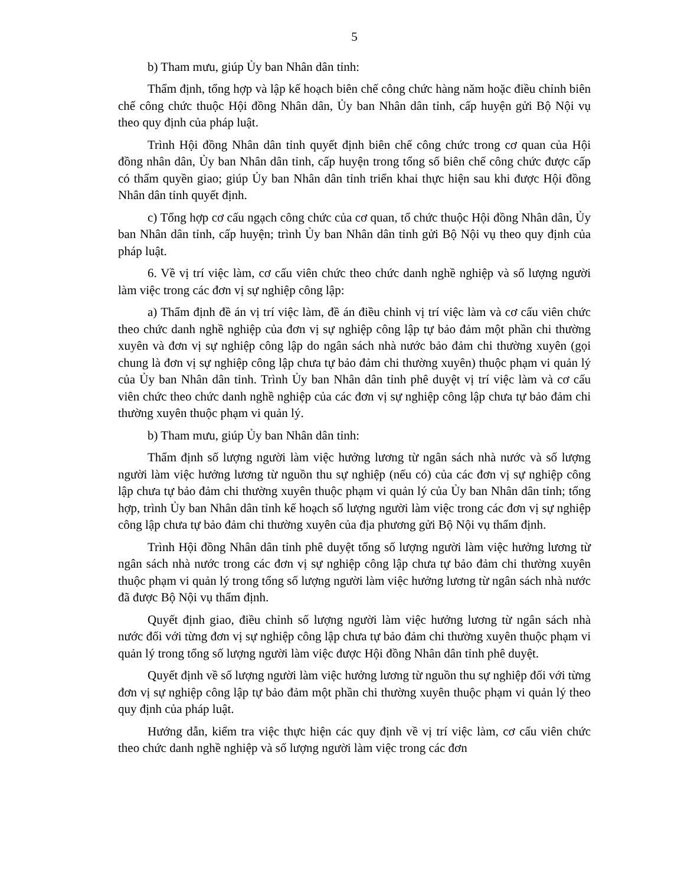5
b) Tham mưu, giúp Ủy ban Nhân dân tỉnh:
Thẩm định, tổng hợp và lập kế hoạch biên chế công chức hàng năm hoặc điều chỉnh biên chế công chức thuộc Hội đồng Nhân dân, Ủy ban Nhân dân tỉnh, cấp huyện gửi Bộ Nội vụ theo quy định của pháp luật.
Trình Hội đồng Nhân dân tỉnh quyết định biên chế công chức trong cơ quan của Hội đồng nhân dân, Ủy ban Nhân dân tỉnh, cấp huyện trong tổng số biên chế công chức được cấp có thẩm quyền giao; giúp Ủy ban Nhân dân tỉnh triển khai thực hiện sau khi được Hội đồng Nhân dân tỉnh quyết định.
c) Tổng hợp cơ cấu ngạch công chức của cơ quan, tổ chức thuộc Hội đồng Nhân dân, Ủy ban Nhân dân tỉnh, cấp huyện; trình Ủy ban Nhân dân tỉnh gửi Bộ Nội vụ theo quy định của pháp luật.
6. Về vị trí việc làm, cơ cấu viên chức theo chức danh nghề nghiệp và số lượng người làm việc trong các đơn vị sự nghiệp công lập:
a) Thẩm định đề án vị trí việc làm, đề án điều chỉnh vị trí việc làm và cơ cấu viên chức theo chức danh nghề nghiệp của đơn vị sự nghiệp công lập tự bảo đảm một phần chi thường xuyên và đơn vị sự nghiệp công lập do ngân sách nhà nước bảo đảm chi thường xuyên (gọi chung là đơn vị sự nghiệp công lập chưa tự bảo đảm chi thường xuyên) thuộc phạm vi quản lý của Ủy ban Nhân dân tỉnh. Trình Ủy ban Nhân dân tỉnh phê duyệt vị trí việc làm và cơ cấu viên chức theo chức danh nghề nghiệp của các đơn vị sự nghiệp công lập chưa tự bảo đảm chi thường xuyên thuộc phạm vi quản lý.
b) Tham mưu, giúp Ủy ban Nhân dân tỉnh:
Thẩm định số lượng người làm việc hưởng lương từ ngân sách nhà nước và số lượng người làm việc hưởng lương từ nguồn thu sự nghiệp (nếu có) của các đơn vị sự nghiệp công lập chưa tự bảo đảm chi thường xuyên thuộc phạm vi quản lý của Ủy ban Nhân dân tỉnh; tổng hợp, trình Ủy ban Nhân dân tỉnh kế hoạch số lượng người làm việc trong các đơn vị sự nghiệp công lập chưa tự bảo đảm chi thường xuyên của địa phương gửi Bộ Nội vụ thẩm định.
Trình Hội đồng Nhân dân tỉnh phê duyệt tổng số lượng người làm việc hưởng lương từ ngân sách nhà nước trong các đơn vị sự nghiệp công lập chưa tự bảo đảm chi thường xuyên thuộc phạm vi quản lý trong tổng số lượng người làm việc hưởng lương từ ngân sách nhà nước đã được Bộ Nội vụ thẩm định.
Quyết định giao, điều chỉnh số lượng người làm việc hưởng lương từ ngân sách nhà nước đối với từng đơn vị sự nghiệp công lập chưa tự bảo đảm chi thường xuyên thuộc phạm vi quản lý trong tổng số lượng người làm việc được Hội đồng Nhân dân tỉnh phê duyệt.
Quyết định về số lượng người làm việc hưởng lương từ nguồn thu sự nghiệp đối với từng đơn vị sự nghiệp công lập tự bảo đảm một phần chi thường xuyên thuộc phạm vi quản lý theo quy định của pháp luật.
Hướng dẫn, kiểm tra việc thực hiện các quy định về vị trí việc làm, cơ cấu viên chức theo chức danh nghề nghiệp và số lượng người làm việc trong các đơn